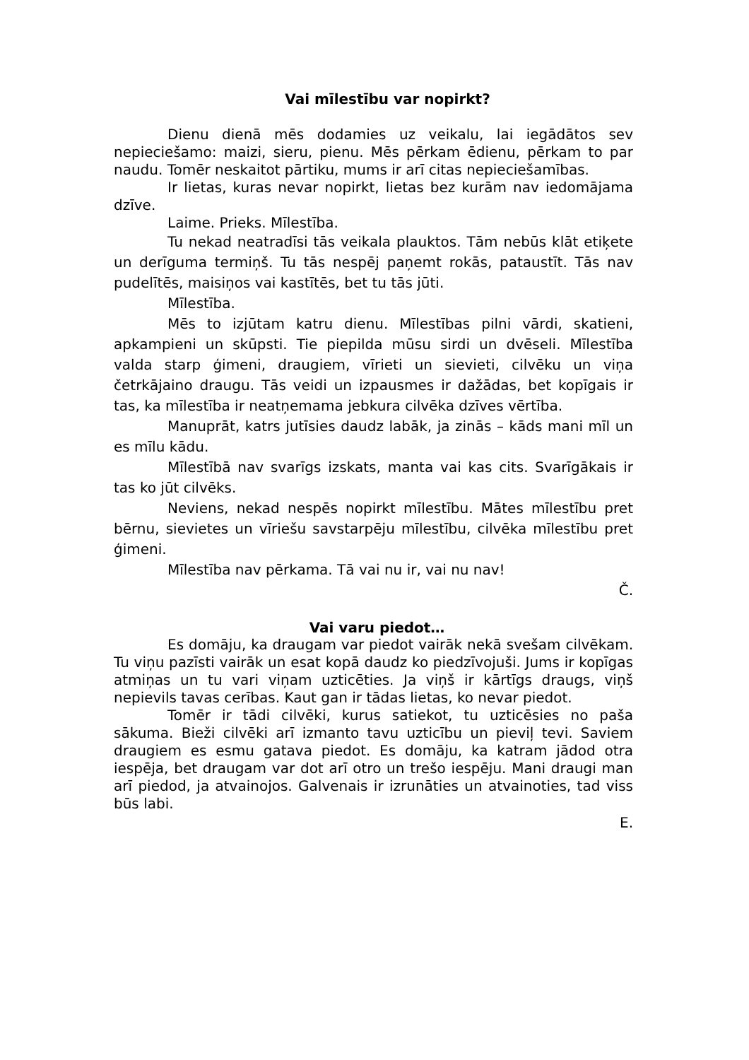Vai mīlestību var nopirkt?
Dienu dienā mēs dodamies uz veikalu, lai iegādātos sev nepieciešamo: maizi, sieru, pienu. Mēs pērkam ēdienu, pērkam to par naudu. Tomēr neskaitot pārtiku, mums ir arī citas nepieciešamības.
Ir lietas, kuras nevar nopirkt, lietas bez kurām nav iedomājama dzīve.
Laime. Prieks. Mīlestība.
Tu nekad neatradīsi tās veikala plauktos. Tām nebūs klāt etiķete un derīguma termiņš. Tu tās nespēj paņemt rokās, pataustīt. Tās nav pudelītēs, maisiņos vai kastītēs, bet tu tās jūti.
Mīlestība.
Mēs to izjūtam katru dienu. Mīlestības pilni vārdi, skatieni, apkampieni un skūpsti. Tie piepilda mūsu sirdi un dvēseli. Mīlestība valda starp ģimeni, draugiem, vīrieti un sievieti, cilvēku un viņa četrkājaino draugu. Tās veidi un izpausmes ir dažādas, bet kopīgais ir tas, ka mīlestība ir neatņemama jebkura cilvēka dzīves vērtība.
Manuprāt, katrs jutīsies daudz labāk, ja zinās – kāds mani mīl un es mīlu kādu.
Mīlestībā nav svarīgs izskats, manta vai kas cits. Svarīgākais ir tas ko jūt cilvēks.
Neviens, nekad nespēs nopirkt mīlestību. Mātes mīlestību pret bērnu, sievietes un vīriešu savstarpēju mīlestību, cilvēka mīlestību pret ģimeni.
Mīlestība nav pērkama. Tā vai nu ir, vai nu nav!
Č.
Vai varu piedot…
Es domāju, ka draugam var piedot vairāk nekā svešam cilvēkam. Tu viņu pazīsti vairāk un esat kopā daudz ko piedzīvojuši. Jums ir kopīgas atmiņas un tu vari viņam uzticēties. Ja viņš ir kārtīgs draugs, viņš nepievils tavas cerības. Kaut gan ir tādas lietas, ko nevar piedot.
Tomēr ir tādi cilvēki, kurus satiekot, tu uzticēsies no paša sākuma. Bieži cilvēki arī izmanto tavu uzticību un pieviļ tevi. Saviem draugiem es esmu gatava piedot. Es domāju, ka katram jādod otra iespēja, bet draugam var dot arī otro un trešo iespēju. Mani draugi man arī piedod, ja atvainojos. Galvenais ir izrunāties un atvainoties, tad viss būs labi.
E.